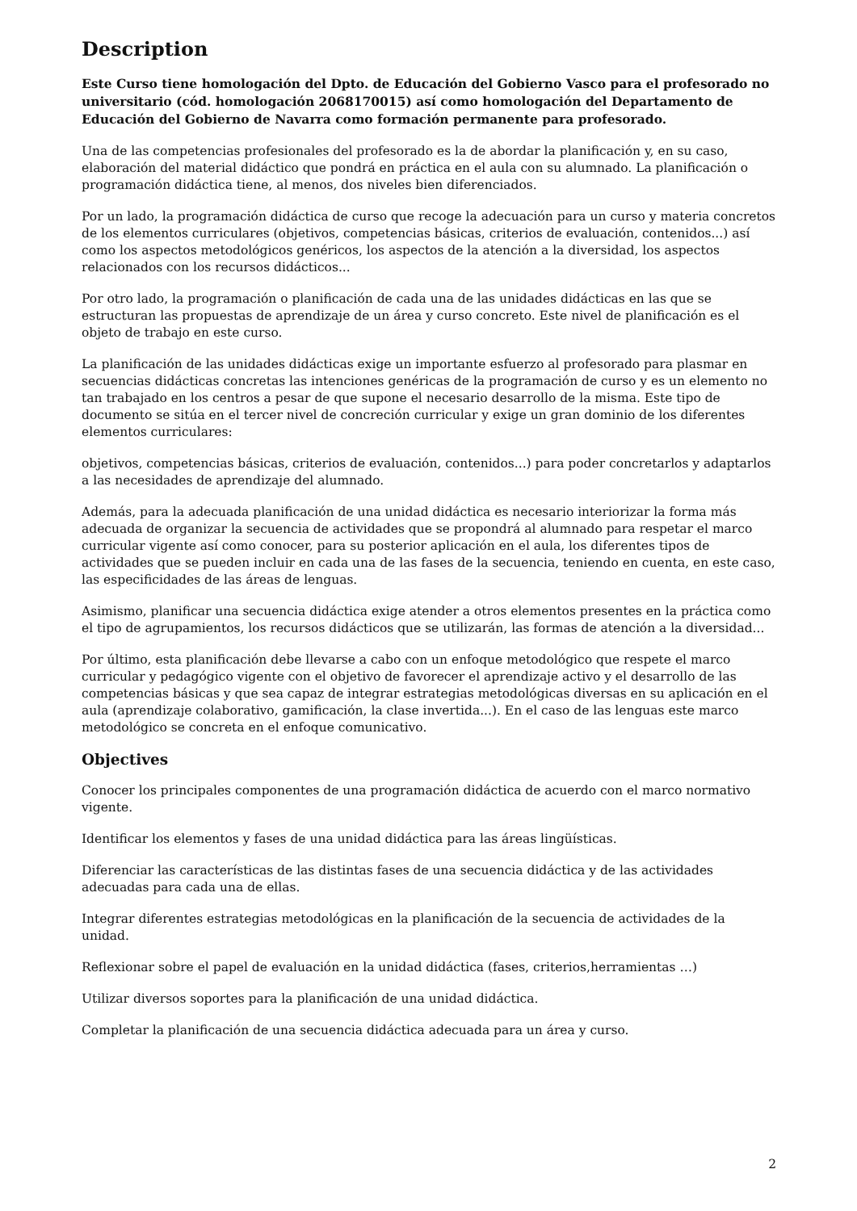Description
Este Curso tiene homologación del Dpto. de Educación del Gobierno Vasco para el profesorado no universitario (cód. homologación 2068170015) así como homologación del Departamento de Educación del Gobierno de Navarra como formación permanente para profesorado.
Una de las competencias profesionales del profesorado es la de abordar la planificación y, en su caso, elaboración del material didáctico que pondrá en práctica en el aula con su alumnado. La planificación o programación didáctica tiene, al menos, dos niveles bien diferenciados.
Por un lado, la programación didáctica de curso que recoge la adecuación para un curso y materia concretos de los elementos curriculares (objetivos, competencias básicas, criterios de evaluación, contenidos...) así como los aspectos metodológicos genéricos, los aspectos de la atención a la diversidad, los aspectos relacionados con los recursos didácticos...
Por otro lado, la programación o planificación de cada una de las unidades didácticas en las que se estructuran las propuestas de aprendizaje de un área y curso concreto. Este nivel de planificación es el objeto de trabajo en este curso.
La planificación de las unidades didácticas exige un importante esfuerzo al profesorado para plasmar en secuencias didácticas concretas las intenciones genéricas de la programación de curso y es un elemento no tan trabajado en los centros a pesar de que supone el necesario desarrollo de la misma. Este tipo de documento se sitúa en el tercer nivel de concreción curricular y exige un gran dominio de los diferentes elementos curriculares:
objetivos, competencias básicas, criterios de evaluación, contenidos...) para poder concretarlos y adaptarlos a las necesidades de aprendizaje del alumnado.
Además, para la adecuada planificación de una unidad didáctica es necesario interiorizar la forma más adecuada de organizar la secuencia de actividades que se propondrá al alumnado para respetar el marco curricular vigente así como conocer, para su posterior aplicación en el aula, los diferentes tipos de actividades que se pueden incluir en cada una de las fases de la secuencia, teniendo en cuenta, en este caso, las especificidades de las áreas de lenguas.
Asimismo, planificar una secuencia didáctica exige atender a otros elementos presentes en la práctica como el tipo de agrupamientos, los recursos didácticos que se utilizarán, las formas de atención a la diversidad...
Por último, esta planificación debe llevarse a cabo con un enfoque metodológico que respete el marco curricular y pedagógico vigente con el objetivo de favorecer el aprendizaje activo y el desarrollo de las competencias básicas y que sea capaz de integrar estrategias metodológicas diversas en su aplicación en el aula (aprendizaje colaborativo, gamificación, la clase invertida...). En el caso de las lenguas este marco metodológico se concreta en el enfoque comunicativo.
Objectives
Conocer los principales componentes de una programación didáctica de acuerdo con el marco normativo vigente.
Identificar los elementos y fases de una unidad didáctica para las áreas lingüísticas.
Diferenciar las características de las distintas fases de una secuencia didáctica y de las actividades adecuadas para cada una de ellas.
Integrar diferentes estrategias metodológicas en la planificación de la secuencia de actividades de la unidad.
Reflexionar sobre el papel de evaluación en la unidad didáctica (fases, criterios,herramientas …)
Utilizar diversos soportes para la planificación de una unidad didáctica.
Completar la planificación de una secuencia didáctica adecuada para un área y curso.
2